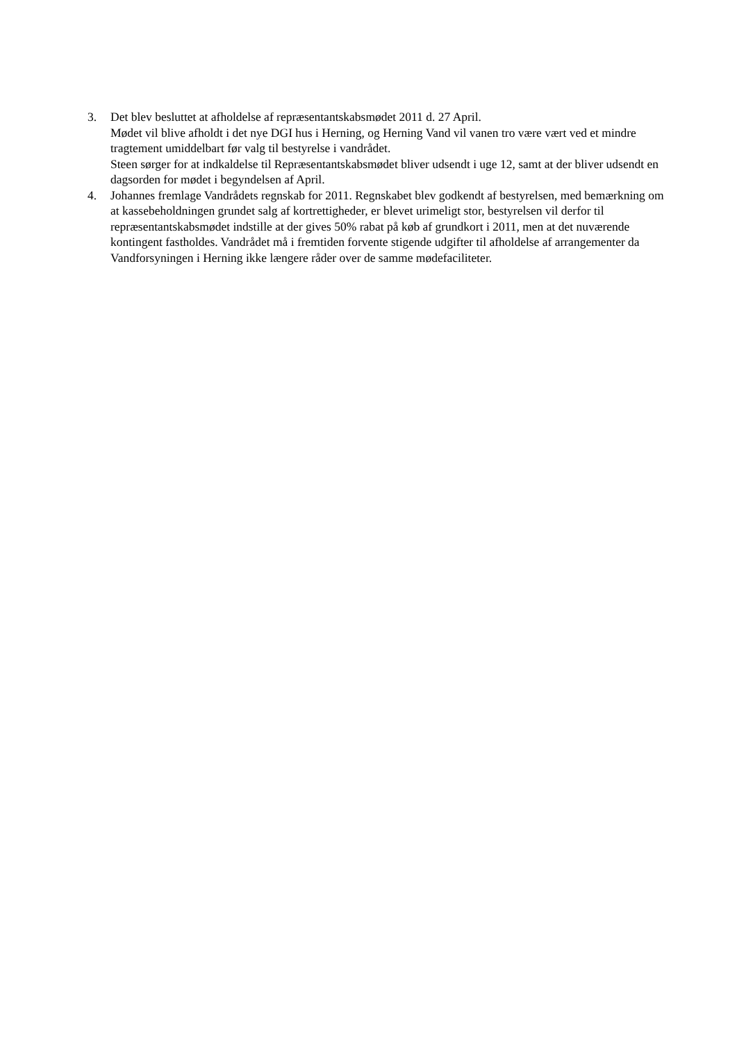3. Det blev besluttet at afholdelse af repræsentantskabsmødet 2011 d. 27 April.
Mødet vil blive afholdt i det nye DGI hus i Herning, og Herning Vand vil vanen tro være vært ved et mindre tragtement umiddelbart før valg til bestyrelse i vandrådet.
Steen sørger for at indkaldelse til Repræsentantskabsmødet bliver udsendt i uge 12, samt at der bliver udsendt en dagsorden for mødet i begyndelsen af April.
4. Johannes fremlage Vandrådets regnskab for 2011. Regnskabet blev godkendt af bestyrelsen, med bemærkning om at kassebeholdningen grundet salg af kortrettigheder, er blevet urimeligt stor, bestyrelsen vil derfor til repræsentantskabsmødet indstille at der gives 50% rabat på køb af grundkort i 2011, men at det nuværende kontingent fastholdes. Vandrådet må i fremtiden forvente stigende udgifter til afholdelse af arrangementer da Vandforsyningen i Herning ikke længere råder over de samme mødefaciliteter.